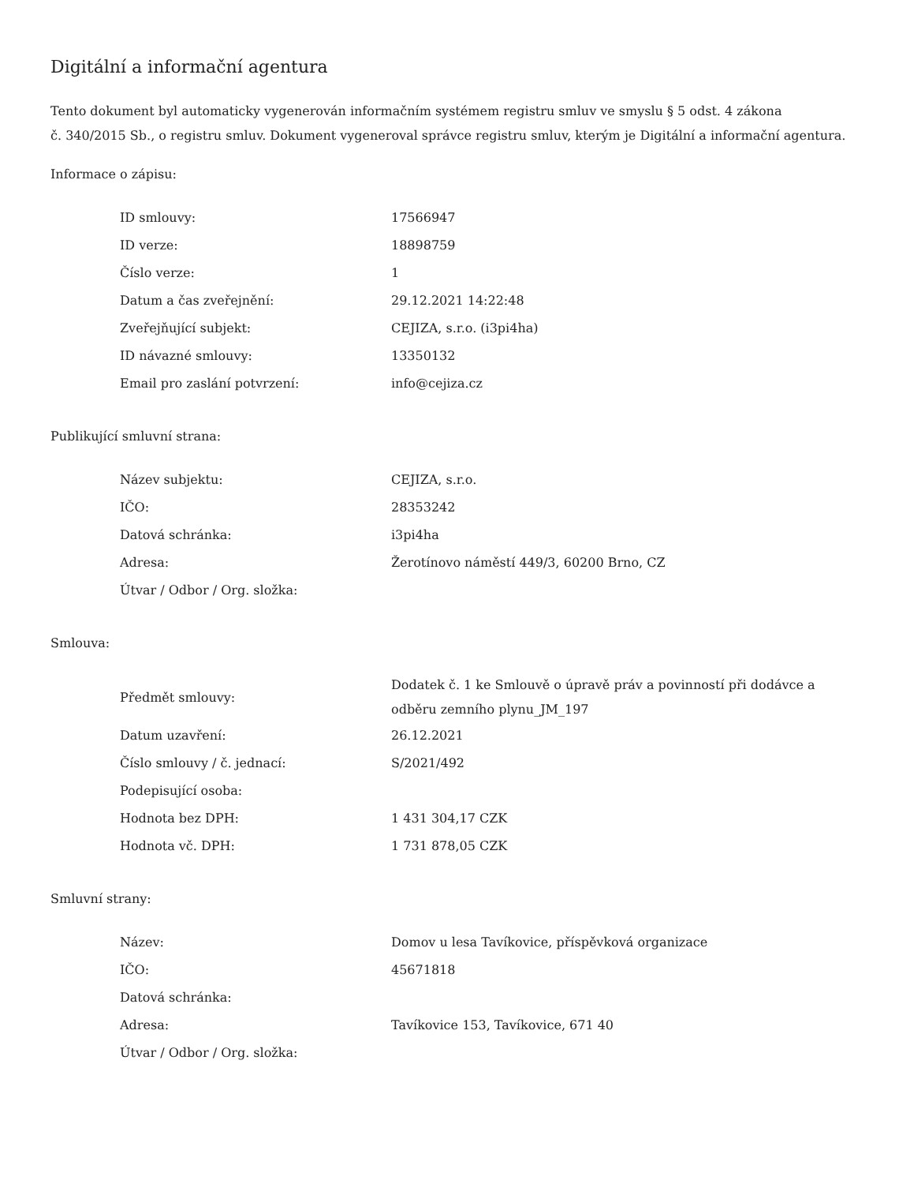Digitální a informační agentura
Tento dokument byl automaticky vygenerován informačním systémem registru smluv ve smyslu § 5 odst. 4 zákona
č. 340/2015 Sb., o registru smluv. Dokument vygeneroval správce registru smluv, kterým je Digitální a informační agentura.
Informace o zápisu:
| ID smlouvy: | 17566947 |
| ID verze: | 18898759 |
| Číslo verze: | 1 |
| Datum a čas zveřejnění: | 29.12.2021 14:22:48 |
| Zveřejňující subjekt: | CEJIZA, s.r.o. (i3pi4ha) |
| ID návazné smlouvy: | 13350132 |
| Email pro zaslání potvrzení: | info@cejiza.cz |
Publikující smluvní strana:
| Název subjektu: | CEJIZA, s.r.o. |
| IČO: | 28353242 |
| Datová schránka: | i3pi4ha |
| Adresa: | Žerotínovo náměstí 449/3, 60200 Brno, CZ |
| Útvar / Odbor / Org. složka: | |
Smlouva:
| Předmět smlouvy: | Dodatek č. 1 ke Smlouvě o úpravě práv a povinností při dodávce a odběru zemního plynu_JM_197 |
| Datum uzavření: | 26.12.2021 |
| Číslo smlouvy / č. jednací: | S/2021/492 |
| Podepisující osoba: | |
| Hodnota bez DPH: | 1 431 304,17 CZK |
| Hodnota vč. DPH: | 1 731 878,05 CZK |
Smluvní strany:
| Název: | Domov u lesa Tavíkovice, příspěvková organizace |
| IČO: | 45671818 |
| Datová schránka: | |
| Adresa: | Tavíkovice 153, Tavíkovice, 671 40 |
| Útvar / Odbor / Org. složka: | |